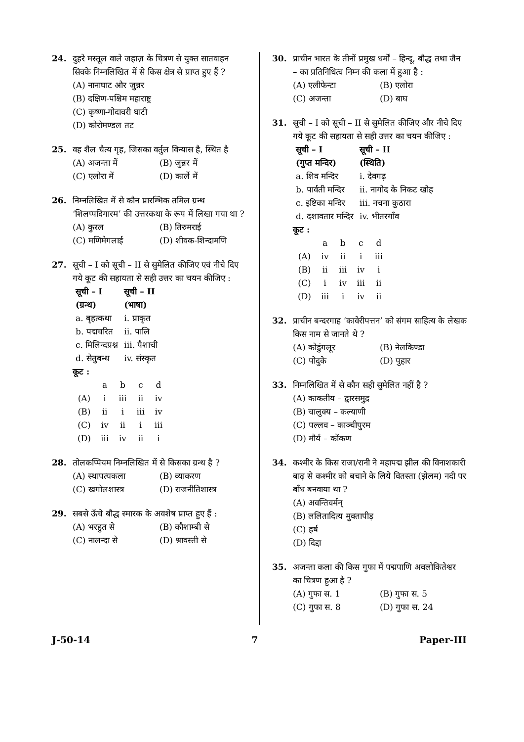24. दुहरे मस्तूल वाले जहाज़ के चित्रण से युक्त सातवाहन सिक्के निम्नलिखित में से किस क्षेत्र से प्राप्त हुए हैं ?
(A) नानाघाट और जुन्नर
(B) दक्षिण-पश्चिम महाराष्ट्र
(C) कृष्णा-गोदावरी घाटी
(D) कोरोमण्डल तट
25. वह शैल चैत्य गृह, जिसका वर्तुल विन्यास है, स्थित है
(A) अजन्ता में (B) जुन्नर में
(C) एलोरा में (D) कार्ले में
26. निम्नलिखित में से कौन प्रारम्भिक तमिल ग्रन्थ ‘शिलप्पदिगारम’ की उत्तरकथा के रूप में लिखा गया था ?
(A) कुरल (B) तिरुमराई
(C) मणिमेगलाई (D) शीवक-शिन्दामणि
27. सूची – I को सूची – II से सुमेलित कीजिए एवं नीचे दिए गये कूट की सहायता से सही उत्तर का चयन कीजिए :
| सूची – I (ग्रन्थ) | सूची – II (भाषा) |
| --- | --- |
| a. बृहत्कथा | i. प्राकृत |
| b. पद्मचरित | ii. पालि |
| c. मिलिन्दप्रश्न | iii. पैशाची |
| d. सेतुबन्ध | iv. संस्कृत |
कूट :
| | a | b | c | d |
| (A) | i | iii | ii | iv |
| (B) | ii | i | iii | iv |
| (C) | iv | ii | i | iii |
| (D) | iii | iv | ii | i |
28. तोलकप्पियम निम्नलिखित में से किसका ग्रन्थ है ?
(A) स्थापत्यकला (B) व्याकरण
(C) खगोलशास्त्र (D) राजनीतिशास्त्र
29. सबसे ऊँचे बौद्ध स्मारक के अवशेष प्राप्त हुए हैं :
(A) भरहुत से (B) कौशाम्बी से
(C) नालन्दा से (D) श्रावस्ती से
30. प्राचीन भारत के तीनों प्रमुख धर्मों – हिन्दू, बौद्ध तथा जैन – का प्रतिनिधित्व निम्न की कला में हुआ है :
(A) एलीफेन्टा (B) एलोरा
(C) अजन्ता (D) बाघ
31. सूची – I को सूची – II से सुमेलित कीजिए और नीचे दिए गये कूट की सहायता से सही उत्तर का चयन कीजिए :
| सूची – I (गुप्त मन्दिर) | सूची – II (स्थिति) |
| --- | --- |
| a. शिव मन्दिर | i. देवगढ़ |
| b. पार्वती मन्दिर | ii. नागोद के निकट खोह |
| c. इष्टिका मन्दिर | iii. नचना कुठारा |
| d. दशावतार मन्दिर | iv. भीतरगाँव |
कूट :
| | a | b | c | d |
| (A) | iv | ii | i | iii |
| (B) | ii | iii | iv | i |
| (C) | i | iv | iii | ii |
| (D) | iii | i | iv | ii |
32. प्राचीन बन्दरगाह ‘कावेरीपत्तन’ को संगम साहित्य के लेखक किस नाम से जानते थे ?
(A) कोडुंगलूर (B) नेलकिण्डा
(C) पोदुके (D) पुहार
33. निम्नलिखित में से कौन सही सुमेलित नहीं है ?
(A) काकतीय – द्वारसमुद्र
(B) चालुक्य – कल्याणी
(C) पल्लव – काञ्चीपुरम
(D) मौर्य – कोंकण
34. कश्मीर के किस राजा/रानी ने महापद्म झील की विनाशकारी बाढ़ से कश्मीर को बचाने के लिये वितस्ता (झेलम) नदी पर बाँध बनवाया था ?
(A) अवन्तिवर्मन्
(B) ललितादित्य मुक्तापीड़
(C) हर्ष
(D) दिद्दा
35. अजन्ता कला की किस गुफा में पद्मपाणि अवलोकितेश्वर का चित्रण हुआ है ?
(A) गुफा स. 1 (B) गुफा स. 5
(C) गुफा स. 8 (D) गुफा स. 24
J-50-14 7 Paper-III